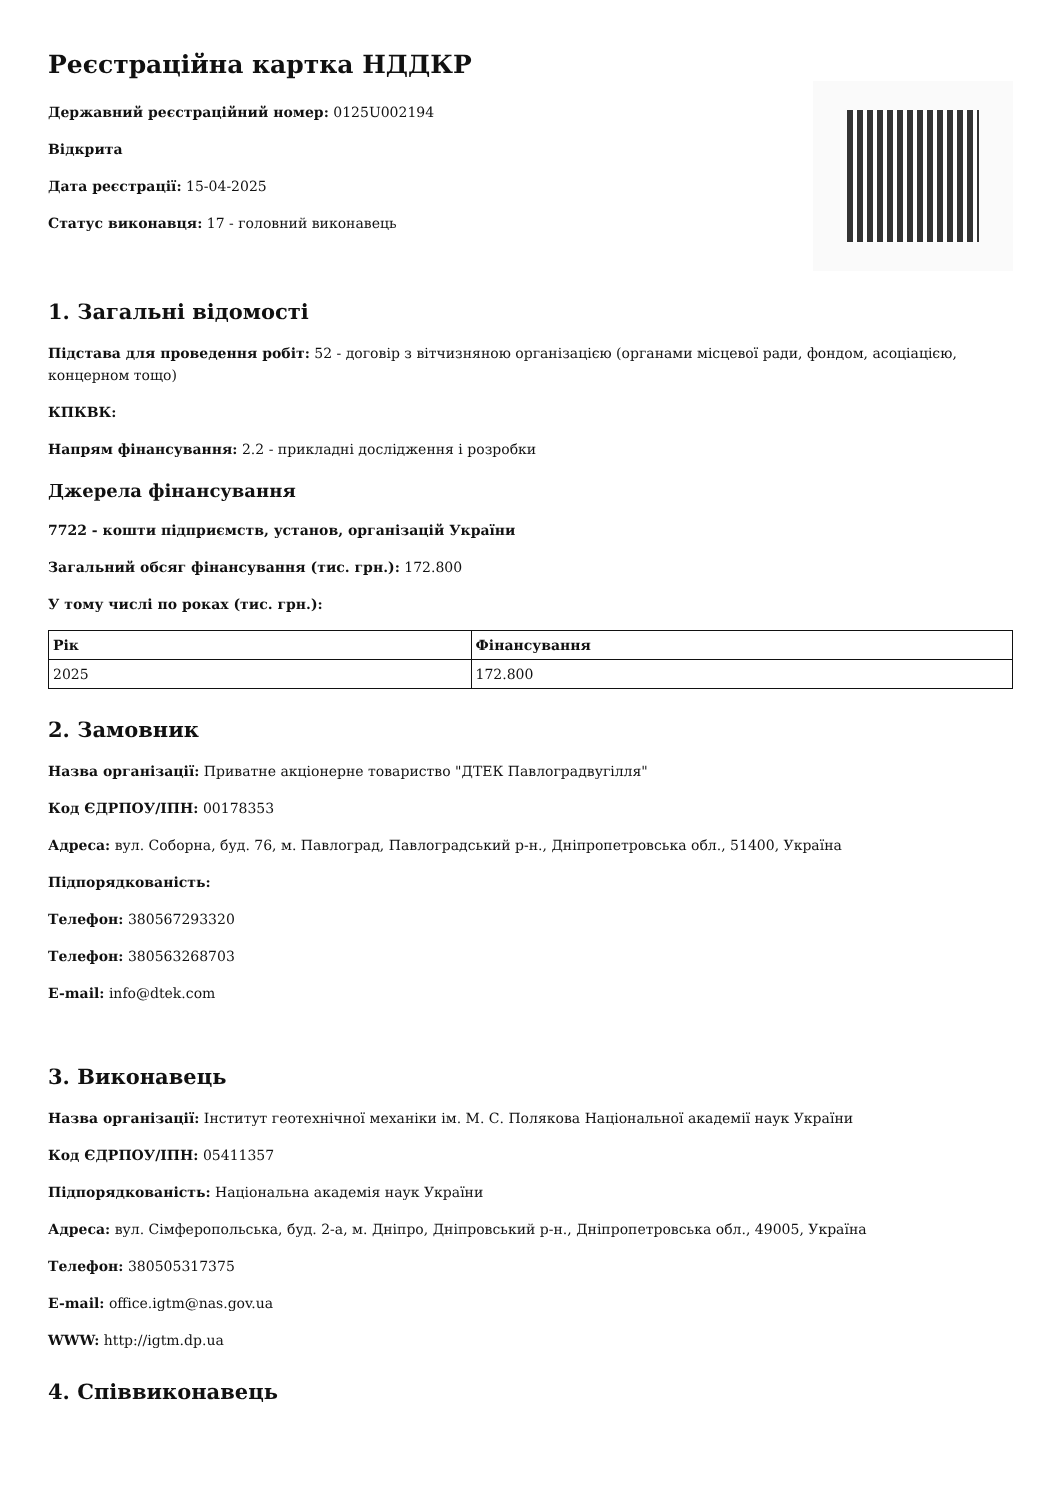Реєстраційна картка НДДКР
Державний реєстраційний номер: 0125U002194
Відкрита
Дата реєстрації: 15-04-2025
Статус виконавця: 17 - головний виконавець
1. Загальні відомості
Підстава для проведення робіт: 52 - договір з вітчизняною організацією (органами місцевої ради, фондом, асоціацією, концерном тощо)
КПКВК:
Напрям фінансування: 2.2 - прикладні дослідження і розробки
Джерела фінансування
7722 - кошти підприємств, установ, організацій України
Загальний обсяг фінансування (тис. грн.): 172.800
У тому числі по роках (тис. грн.):
| Рік | Фінансування |
| --- | --- |
| 2025 | 172.800 |
2. Замовник
Назва організації: Приватне акціонерне товариство "ДТЕК Павлоградвугілля"
Код ЄДРПОУ/ІПН: 00178353
Адреса: вул. Соборна, буд. 76, м. Павлоград, Павлоградський р-н., Дніпропетровська обл., 51400, Україна
Підпорядкованість:
Телефон: 380567293320
Телефон: 380563268703
E-mail: info@dtek.com
3. Виконавець
Назва організації: Інститут геотехнічної механіки ім. М. С. Полякова Національної академії наук України
Код ЄДРПОУ/ІПН: 05411357
Підпорядкованість: Національна академія наук України
Адреса: вул. Сімферопольська, буд. 2-а, м. Дніпро, Дніпровський р-н., Дніпропетровська обл., 49005, Україна
Телефон: 380505317375
E-mail: office.igtm@nas.gov.ua
WWW: http://igtm.dp.ua
4. Співвиконавець